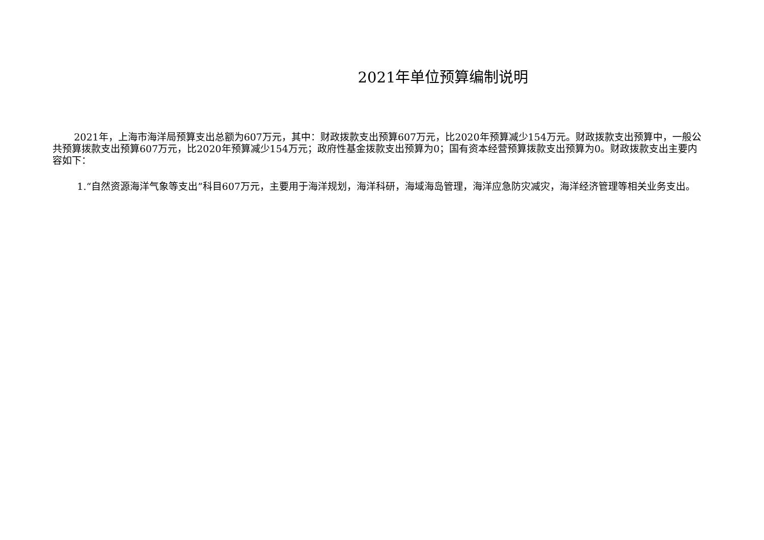2021年单位预算编制说明
2021年，上海市海洋局预算支出总额为607万元，其中：财政拨款支出预算607万元，比2020年预算减少154万元。财政拨款支出预算中，一般公共预算拨款支出预算607万元，比2020年预算减少154万元；政府性基金拨款支出预算为0；国有资本经营预算拨款支出预算为0。财政拨款支出主要内容如下：
1.“自然资源海洋气象等支出”科目607万元，主要用于海洋规划，海洋科研，海域海岛管理，海洋应急防灾减灾，海洋经济管理等相关业务支出。